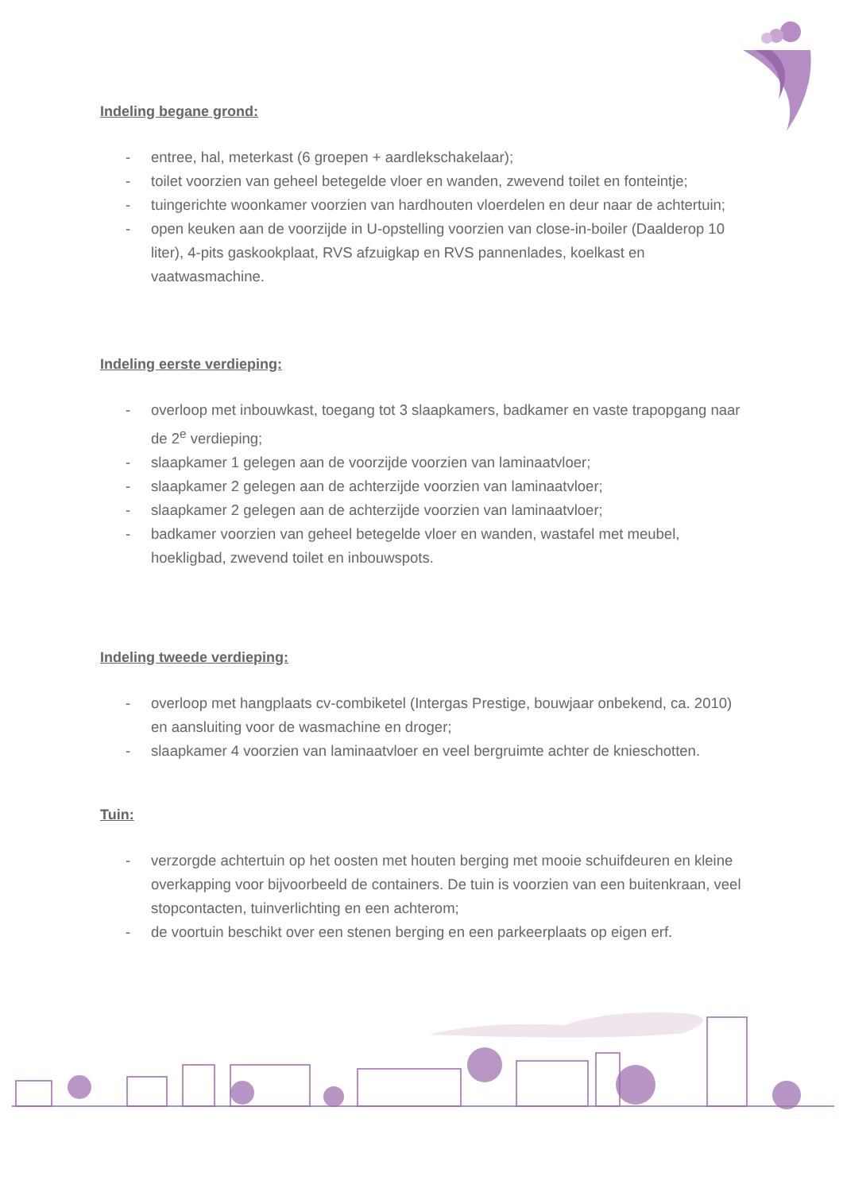Indeling begane grond:
- entree, hal, meterkast (6 groepen + aardlekschakelaar);
- toilet voorzien van geheel betegelde vloer en wanden, zwevend toilet en fonteintje;
- tuingerichte woonkamer voorzien van hardhouten vloerdelen en deur naar de achtertuin;
- open keuken aan de voorzijde in U-opstelling voorzien van close-in-boiler (Daalderop 10 liter), 4-pits gaskookplaat, RVS afzuigkap en RVS pannenlades, koelkast en vaatwasmachine.
Indeling eerste verdieping:
- overloop met inbouwkast, toegang tot 3 slaapkamers, badkamer en vaste trapopgang naar de 2<sup>e</sup> verdieping;
- slaapkamer 1 gelegen aan de voorzijde voorzien van laminaatvloer;
- slaapkamer 2 gelegen aan de achterzijde voorzien van laminaatvloer;
- slaapkamer 2 gelegen aan de achterzijde voorzien van laminaatvloer;
- badkamer voorzien van geheel betegelde vloer en wanden, wastafel met meubel, hoekligbad, zwevend toilet en inbouwspots.
Indeling tweede verdieping:
- overloop met hangplaats cv-combiketel (Intergas Prestige, bouwjaar onbekend, ca. 2010) en aansluiting voor de wasmachine en droger;
- slaapkamer 4 voorzien van laminaatvloer en veel bergruimte achter de knieschotten.
Tuin:
- verzorgde achtertuin op het oosten met houten berging met mooie schuifdeuren en kleine overkapping voor bijvoorbeeld de containers. De tuin is voorzien van een buitenkraan, veel stopcontacten, tuinverlichting en een achterom;
- de voortuin beschikt over een stenen berging en een parkeerplaats op eigen erf.